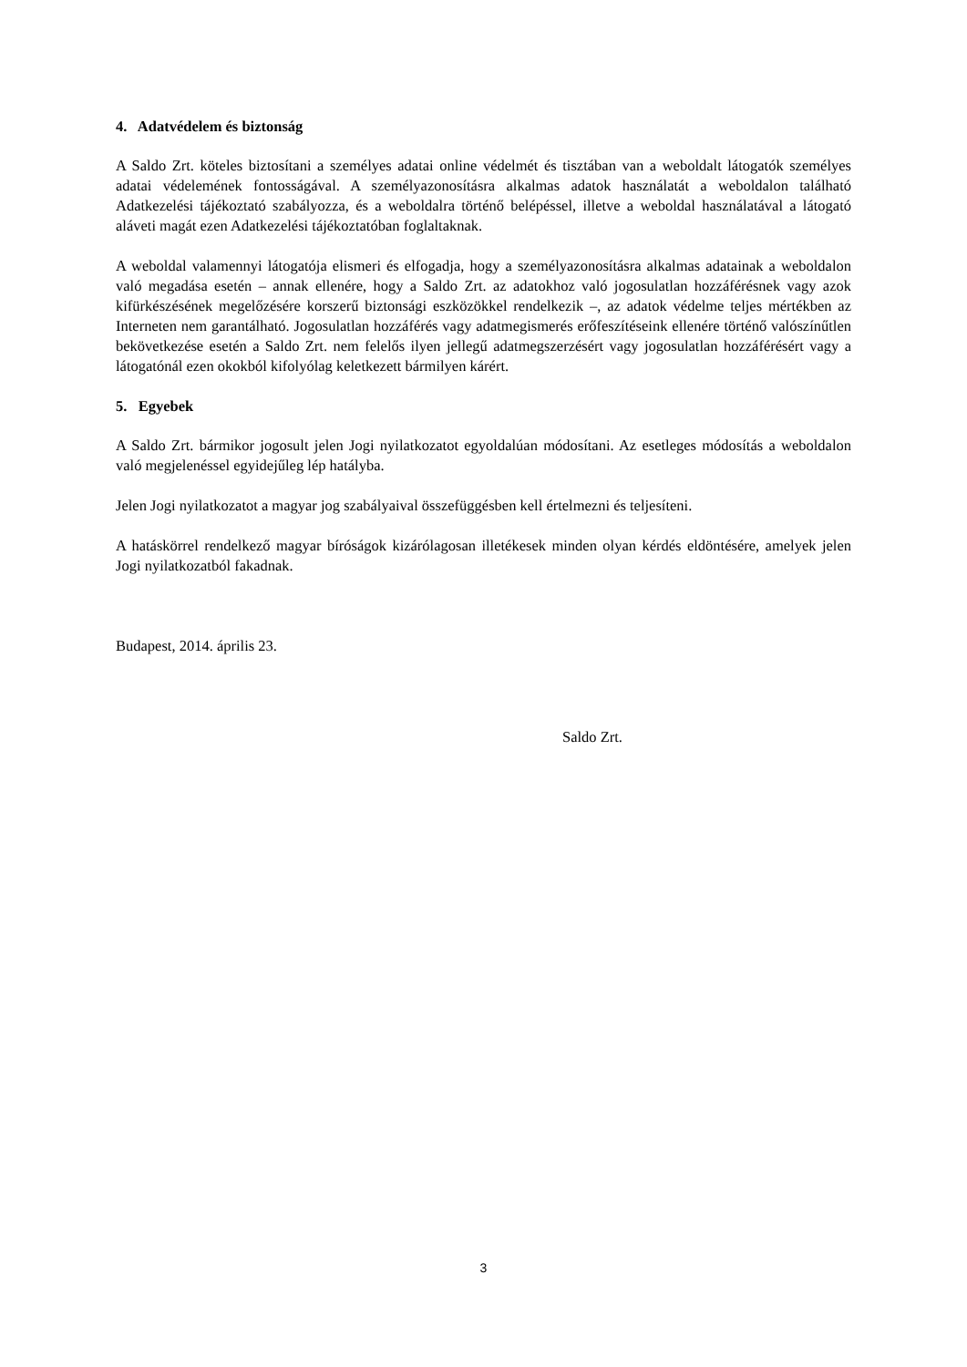4. Adatvédelem és biztonság
A Saldo Zrt. köteles biztosítani a személyes adatai online védelmét és tisztában van a weboldalt látogatók személyes adatai védelemének fontosságával. A személyazonosításra alkalmas adatok használatát a weboldalon található Adatkezelési tájékoztató szabályozza, és a weboldalra történő belépéssel, illetve a weboldal használatával a látogató aláveti magát ezen Adatkezelési tájékoztatóban foglaltaknak.
A weboldal valamennyi látogatója elismeri és elfogadja, hogy a személyazonosításra alkalmas adatainak a weboldalon való megadása esetén – annak ellenére, hogy a Saldo Zrt. az adatokhoz való jogosulatlan hozzáférésnek vagy azok kifürkészésének megelőzésére korszerű biztonsági eszközökkel rendelkezik –, az adatok védelme teljes mértékben az Interneten nem garantálható. Jogosulatlan hozzáférés vagy adatmegismerés erőfeszítéseink ellenére történő valószínűtlen bekövetkezése esetén a Saldo Zrt. nem felelős ilyen jellegű adatmegszerzésért vagy jogosulatlan hozzáférésért vagy a látogatónál ezen okokból kifolyólag keletkezett bármilyen kárért.
5. Egyebek
A Saldo Zrt. bármikor jogosult jelen Jogi nyilatkozatot egyoldalúan módosítani. Az esetleges módosítás a weboldalon való megjelenéssel egyidejűleg lép hatályba.
Jelen Jogi nyilatkozatot a magyar jog szabályaival összefüggésben kell értelmezni és teljesíteni.
A hatáskörrel rendelkező magyar bíróságok kizárólagosan illetékesek minden olyan kérdés eldöntésére, amelyek jelen Jogi nyilatkozatból fakadnak.
Budapest, 2014. április 23.
Saldo Zrt.
3